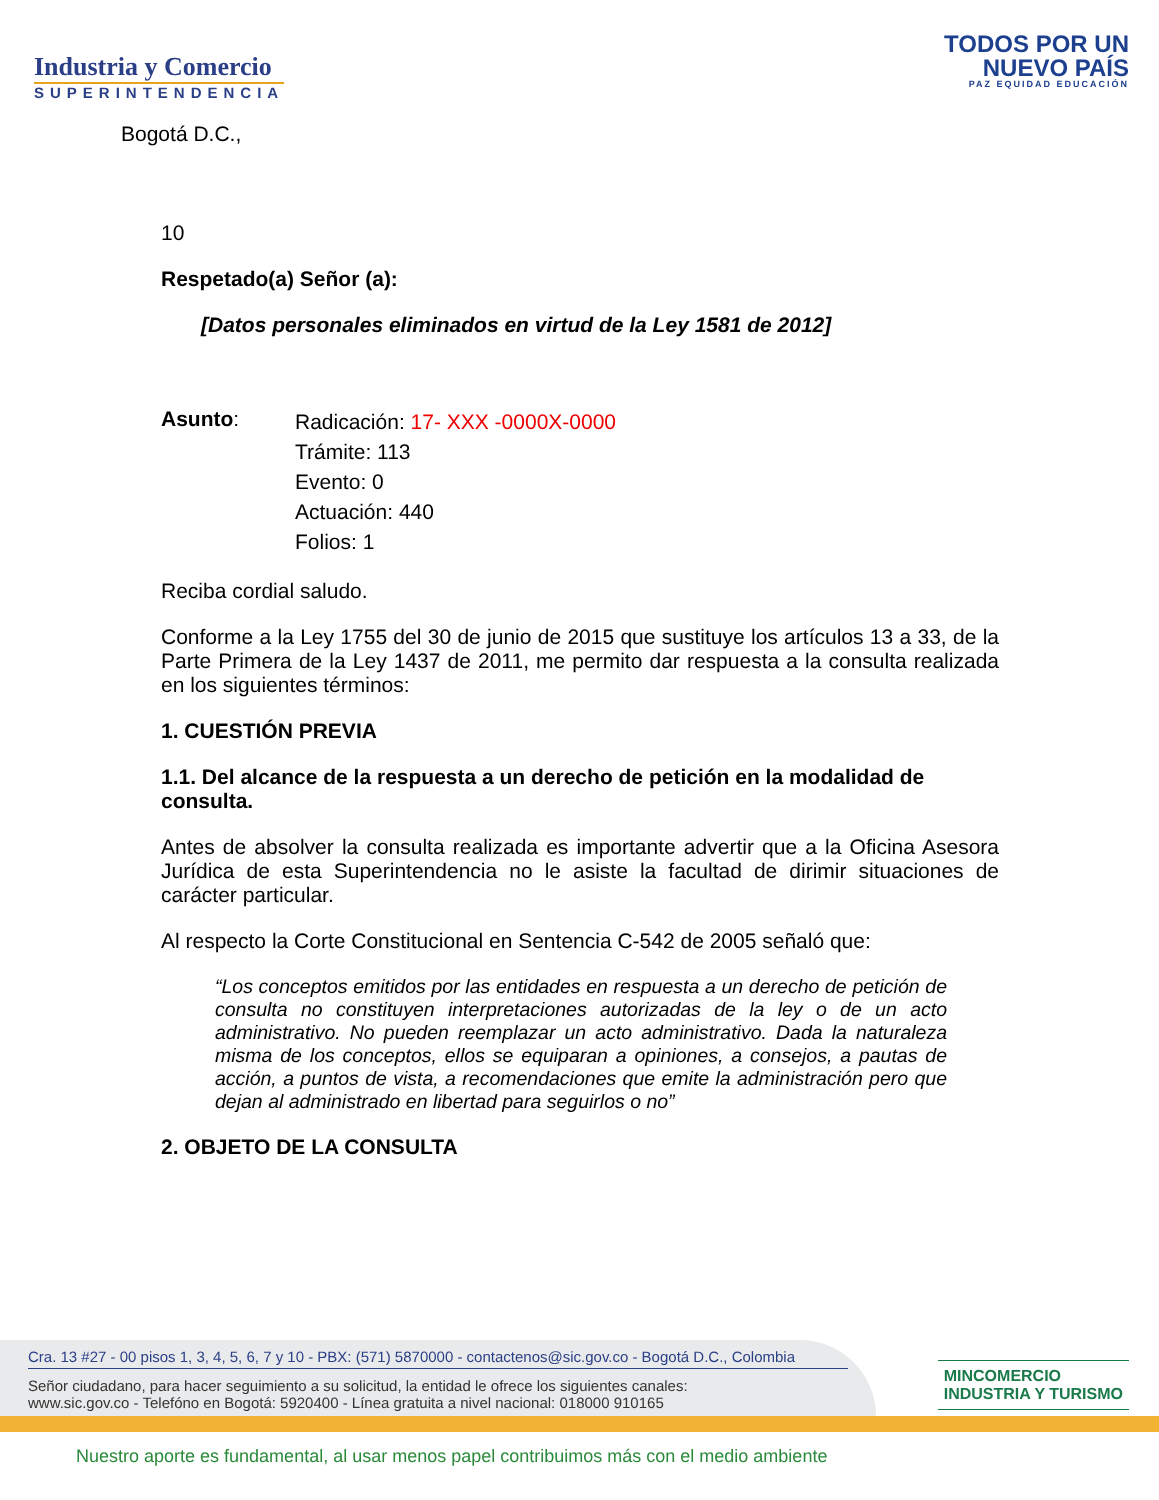Industria y Comercio
SUPERINTENDENCIA
TODOS POR UN
NUEVO PAÍS
PAZ EQUIDAD EDUCACIÓN
Bogotá D.C.,
10
Respetado(a) Señor (a):
[Datos personales eliminados en virtud de la Ley 1581 de 2012]
Asunto:
Radicación: 17- XXX -0000X-0000
Trámite: 113
Evento: 0
Actuación: 440
Folios: 1
Reciba cordial saludo.
Conforme a la Ley 1755 del 30 de junio de 2015 que sustituye los artículos 13 a 33, de la Parte Primera de la Ley 1437 de 2011, me permito dar respuesta a la consulta realizada en los siguientes términos:
1. CUESTIÓN PREVIA
1.1. Del alcance de la respuesta a un derecho de petición en la modalidad de consulta.
Antes de absolver la consulta realizada es importante advertir que a la Oficina Asesora Jurídica de esta Superintendencia no le asiste la facultad de dirimir situaciones de carácter particular.
Al respecto la Corte Constitucional en Sentencia C-542 de 2005 señaló que:
“Los conceptos emitidos por las entidades en respuesta a un derecho de petición de consulta no constituyen interpretaciones autorizadas de la ley o de un acto administrativo. No pueden reemplazar un acto administrativo. Dada la naturaleza misma de los conceptos, ellos se equiparan a opiniones, a consejos, a pautas de acción, a puntos de vista, a recomendaciones que emite la administración pero que dejan al administrado en libertad para seguirlos o no”
2. OBJETO DE LA CONSULTA
Cra. 13 #27 - 00 pisos 1, 3, 4, 5, 6, 7 y 10 - PBX: (571) 5870000 - contactenos@sic.gov.co - Bogotá D.C., Colombia
Señor ciudadano, para hacer seguimiento a su solicitud, la entidad le ofrece los siguientes canales:
www.sic.gov.co - Telefóno en Bogotá: 5920400 - Línea gratuita a nivel nacional: 018000 910165
MINCOMERCIO
INDUSTRIA Y TURISMO
Nuestro aporte es fundamental, al usar menos papel contribuimos más con el medio ambiente